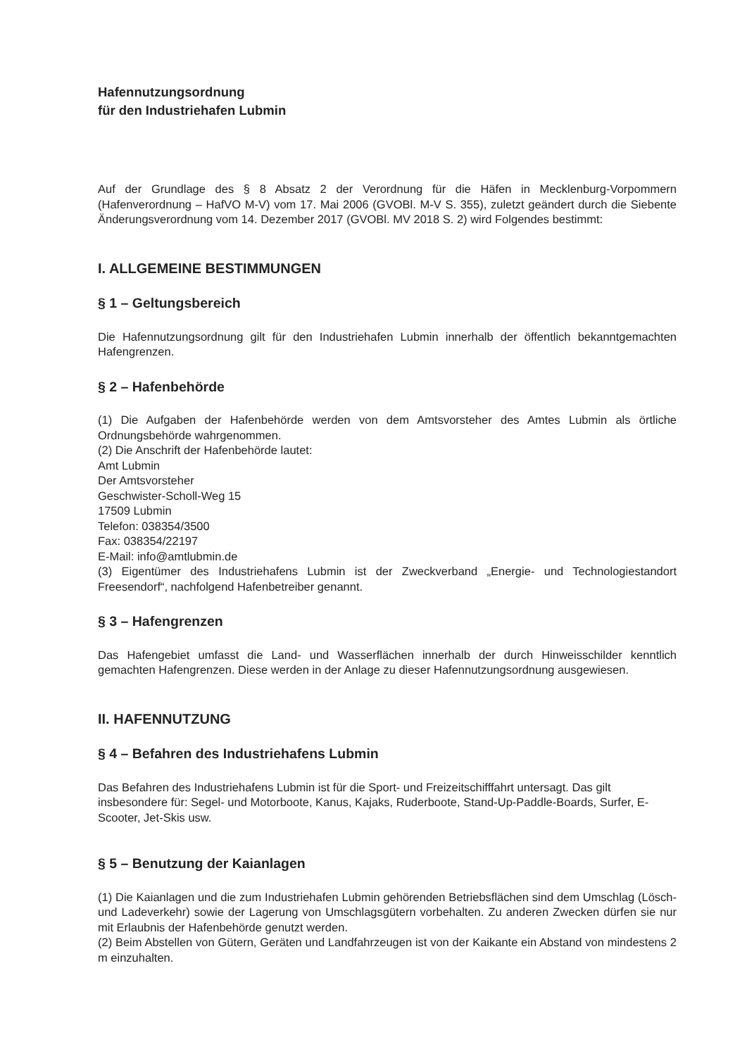Hafennutzungsordnung
für den Industriehafen Lubmin
Auf der Grundlage des § 8 Absatz 2 der Verordnung für die Häfen in Mecklenburg-Vorpommern (Hafenverordnung – HafVO M-V) vom 17. Mai 2006 (GVOBl. M-V S. 355), zuletzt geändert durch die Siebente Änderungsverordnung vom 14. Dezember 2017 (GVOBl. MV 2018 S. 2) wird Folgendes bestimmt:
I. ALLGEMEINE BESTIMMUNGEN
§ 1 – Geltungsbereich
Die Hafennutzungsordnung gilt für den Industriehafen Lubmin innerhalb der öffentlich bekanntgemachten Hafengrenzen.
§ 2 – Hafenbehörde
(1) Die Aufgaben der Hafenbehörde werden von dem Amtsvorsteher des Amtes Lubmin als örtliche Ordnungsbehörde wahrgenommen.
(2) Die Anschrift der Hafenbehörde lautet:
Amt Lubmin
Der Amtsvorsteher
Geschwister-Scholl-Weg 15
17509 Lubmin
Telefon: 038354/3500
Fax: 038354/22197
E-Mail: info@amtlubmin.de
(3) Eigentümer des Industriehafens Lubmin ist der Zweckverband „Energie- und Technologiestandort Freesendorf“, nachfolgend Hafenbetreiber genannt.
§ 3 – Hafengrenzen
Das Hafengebiet umfasst die Land- und Wasserflächen innerhalb der durch Hinweisschilder kenntlich gemachten Hafengrenzen. Diese werden in der Anlage zu dieser Hafennutzungsordnung ausgewiesen.
II. HAFENNUTZUNG
§ 4 – Befahren des Industriehafens Lubmin
Das Befahren des Industriehafens Lubmin ist für die Sport- und Freizeitschifffahrt untersagt. Das gilt insbesondere für: Segel- und Motorboote, Kanus, Kajaks, Ruderboote, Stand-Up-Paddle-Boards, Surfer, E-Scooter, Jet-Skis usw.
§ 5 – Benutzung der Kaianlagen
(1) Die Kaianlagen und die zum Industriehafen Lubmin gehörenden Betriebsflächen sind dem Umschlag (Lösch- und Ladeverkehr) sowie der Lagerung von Umschlagsgütern vorbehalten. Zu anderen Zwecken dürfen sie nur mit Erlaubnis der Hafenbehörde genutzt werden.
(2) Beim Abstellen von Gütern, Geräten und Landfahrzeugen ist von der Kaikante ein Abstand von mindestens 2 m einzuhalten.